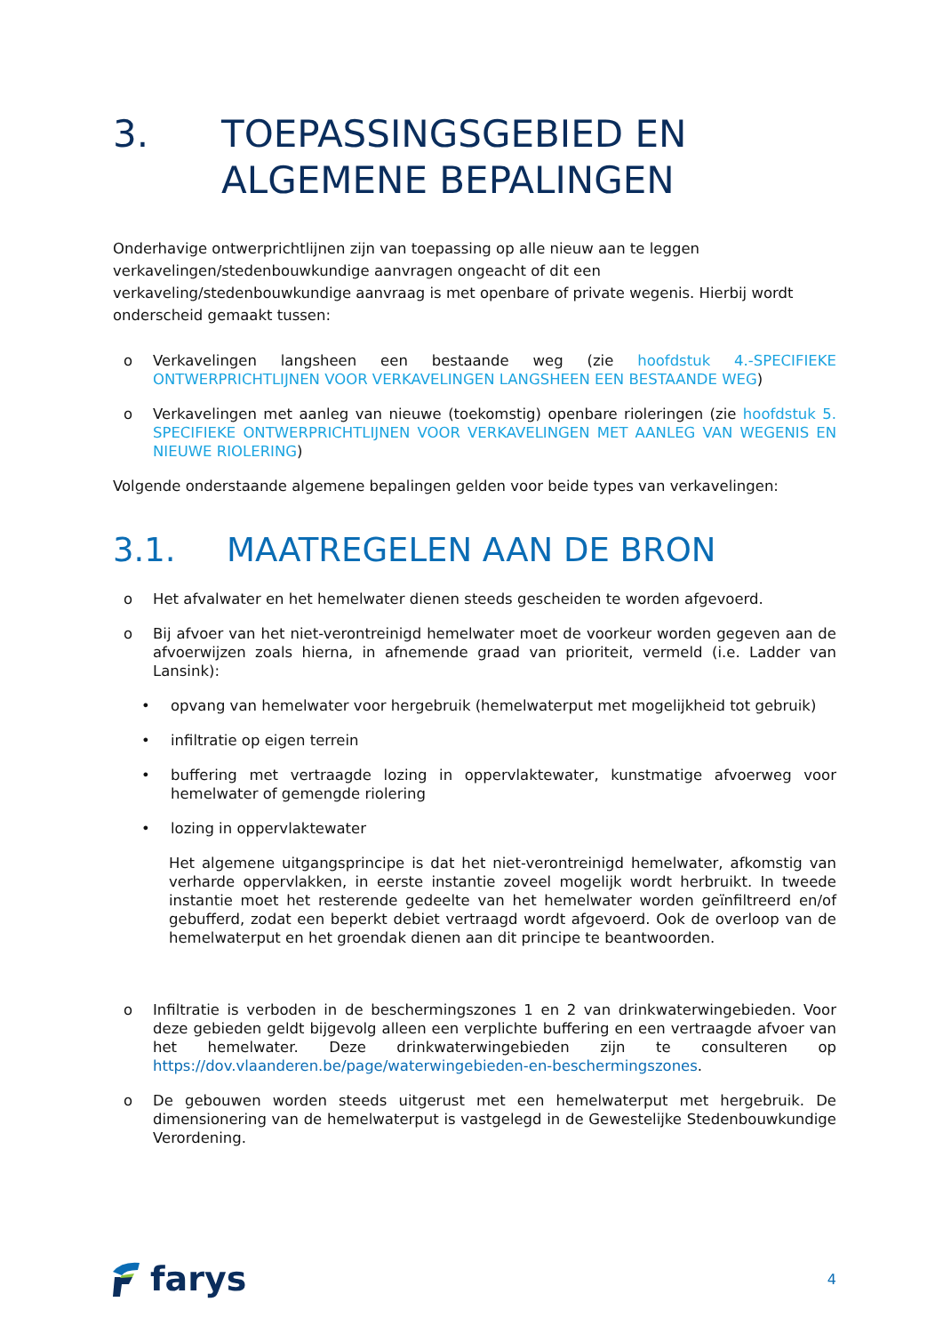3. TOEPASSINGSGEBIED EN
ALGEMENE BEPALINGEN
Onderhavige ontwerprichtlijnen zijn van toepassing op alle nieuw aan te leggen verkavelingen/stedenbouwkundige aanvragen ongeacht of dit een verkaveling/stedenbouwkundige aanvraag is met openbare of private wegenis. Hierbij wordt onderscheid gemaakt tussen:
o Verkavelingen langsheen een bestaande weg (zie hoofdstuk 4.-SPECIFIEKE ONTWERPRICHTLIJNEN VOOR VERKAVELINGEN LANGSHEEN EEN BESTAANDE WEG)
o Verkavelingen met aanleg van nieuwe (toekomstig) openbare rioleringen (zie hoofdstuk 5. SPECIFIEKE ONTWERPRICHTLIJNEN VOOR VERKAVELINGEN MET AANLEG VAN WEGENIS EN NIEUWE RIOLERING)
Volgende onderstaande algemene bepalingen gelden voor beide types van verkavelingen:
3.1. MAATREGELEN AAN DE BRON
o Het afvalwater en het hemelwater dienen steeds gescheiden te worden afgevoerd.
o Bij afvoer van het niet-verontreinigd hemelwater moet de voorkeur worden gegeven aan de afvoerwijzen zoals hierna, in afnemende graad van prioriteit, vermeld (i.e. Ladder van Lansink):
• opvang van hemelwater voor hergebruik (hemelwaterput met mogelijkheid tot gebruik)
• infiltratie op eigen terrein
• buffering met vertraagde lozing in oppervlaktewater, kunstmatige afvoerweg voor hemelwater of gemengde riolering
• lozing in oppervlaktewater
Het algemene uitgangsprincipe is dat het niet-verontreinigd hemelwater, afkomstig van verharde oppervlakken, in eerste instantie zoveel mogelijk wordt herbruikt. In tweede instantie moet het resterende gedeelte van het hemelwater worden geïnfiltreerd en/of gebufferd, zodat een beperkt debiet vertraagd wordt afgevoerd. Ook de overloop van de hemelwaterput en het groendak dienen aan dit principe te beantwoorden.
o Infiltratie is verboden in de beschermingszones 1 en 2 van drinkwaterwingebieden. Voor deze gebieden geldt bijgevolg alleen een verplichte buffering en een vertraagde afvoer van het hemelwater. Deze drinkwaterwingebieden zijn te consulteren op https://dov.vlaanderen.be/page/waterwingebieden-en-beschermingszones.
o De gebouwen worden steeds uitgerust met een hemelwaterput met hergebruik. De dimensionering van de hemelwaterput is vastgelegd in de Gewestelijke Stedenbouwkundige Verordening.
farys
4